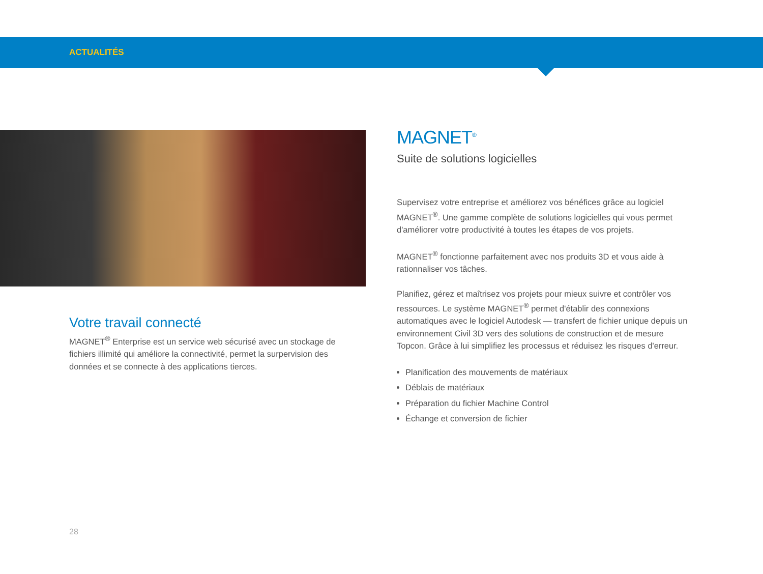ACTUALITÉS
Votre travail connecté
MAGNET<sup>®</sup> Enterprise est un service web sécurisé avec un stockage de fichiers illimité qui améliore la connectivité, permet la surpervision des données et se connecte à des applications tierces.
MAGNET<sup>®</sup>
Suite de solutions logicielles
Supervisez votre entreprise et améliorez vos bénéfices grâce au logiciel MAGNET<sup>®</sup>. Une gamme complète de solutions logicielles qui vous permet d'améliorer votre productivité à toutes les étapes de vos projets.
MAGNET<sup>®</sup> fonctionne parfaitement avec nos produits 3D et vous aide à rationnaliser vos tâches.
Planifiez, gérez et maîtrisez vos projets pour mieux suivre et contrôler vos ressources. Le système MAGNET<sup>®</sup> permet d'établir des connexions automatiques avec le logiciel Autodesk — transfert de fichier unique depuis un environnement Civil 3D vers des solutions de construction et de mesure Topcon. Grâce à lui simplifiez les processus et réduisez les risques d'erreur.
Planification des mouvements de matériaux
Déblais de matériaux
Préparation du fichier Machine Control
Échange et conversion de fichier
28